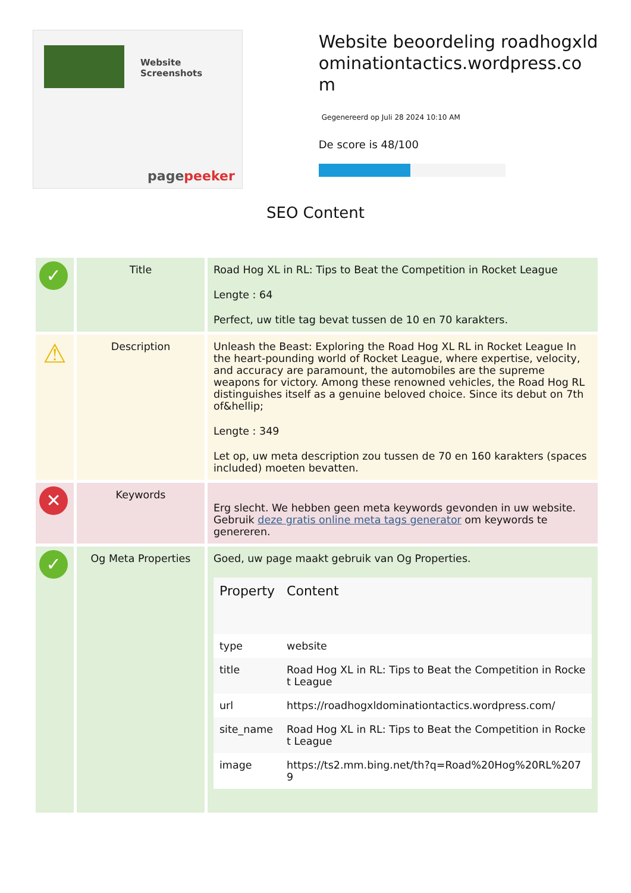Website Screenshots
pagepeeker
Website beoordeling roadhogxldominationtactics.wordpress.com
Gegenereerd op Juli 28 2024 10:10 AM
De score is 48/100
SEO Content
| ✓ | Title | Road Hog XL in RL: Tips to Beat the Competition in Rocket League Lengte : 64 Perfect, uw title tag bevat tussen de 10 en 70 karakters. |
| ⚠ | Description | Unleash the Beast: Exploring the Road Hog XL RL in Rocket League In the heart-pounding world of Rocket League, where expertise, velocity, and accuracy are paramount, the automobiles are the supreme weapons for victory. Among these renowned vehicles, the Road Hog RL distinguishes itself as a genuine beloved choice. Since its debut on 7th of&hellip; Lengte : 349 Let op, uw meta description zou tussen de 70 en 160 karakters (spaces included) moeten bevatten. |
| ✕ | Keywords | Erg slecht. We hebben geen meta keywords gevonden in uw website. Gebruik deze gratis online meta tags generator om keywords te genereren. |
| ✓ | Og Meta Properties | Goed, uw page maakt gebruik van Og Properties. / Property / Content / / --- / --- / / type / website / / title / Road Hog XL in RL: Tips to Beat the Competition in Rocket League / / url / https://roadhogxldominationtactics.wordpress.com/ / / site_name / Road Hog XL in RL: Tips to Beat the Competition in Rocket League / / image / https://ts2.mm.bing.net/th?q=Road%20Hog%20RL%2079 / |